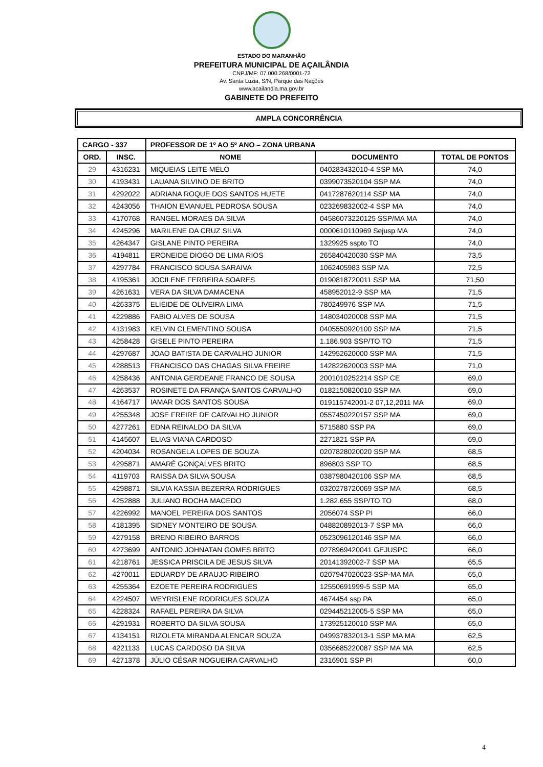ESTADO DO MARANHÃO
PREFEITURA MUNICIPAL DE AÇAILÂNDIA
CNPJ/MF: 07.000.268/0001-72
Av. Santa Luzia, S/N, Parque das Nações
www.acailandia.ma.gov.br
GABINETE DO PREFEITO
AMPLA CONCORRÊNCIA
| CARGO - 337 | | PROFESSOR DE 1º AO 5º ANO – ZONA URBANA | | |
| --- | --- | --- | --- | --- |
| ORD. | INSC. | NOME | DOCUMENTO | TOTAL DE PONTOS |
| 29 | 4316231 | MIQUEIAS LEITE MELO | 040283432010-4 SSP MA | 74,0 |
| 30 | 4193431 | LAUANA SILVINO DE BRITO | 0399073520104 SSP MA | 74,0 |
| 31 | 4292022 | ADRIANA ROQUE DOS SANTOS HUETE | 0417287620114 SSP MA | 74,0 |
| 32 | 4243056 | THAION EMANUEL PEDROSA SOUSA | 023269832002-4 SSP MA | 74,0 |
| 33 | 4170768 | RANGEL MORAES DA SILVA | 04586073220125 SSP/MA MA | 74,0 |
| 34 | 4245296 | MARILENE DA CRUZ SILVA | 0000610110969 Sejusp MA | 74,0 |
| 35 | 4264347 | GISLANE PINTO PEREIRA | 1329925 sspto TO | 74,0 |
| 36 | 4194811 | ERONEIDE DIOGO DE LIMA RIOS | 265840420030 SSP MA | 73,5 |
| 37 | 4297784 | FRANCISCO SOUSA SARAIVA | 1062405983 SSP MA | 72,5 |
| 38 | 4195361 | JOCILENE FERREIRA SOARES | 0190818720011 SSP MA | 71,50 |
| 39 | 4261631 | VERA DA SILVA DAMACENA | 458952012-9 SSP MA | 71,5 |
| 40 | 4263375 | ELIEIDE DE OLIVEIRA LIMA | 780249976 SSP MA | 71,5 |
| 41 | 4229886 | FABIO ALVES DE SOUSA | 148034020008 SSP MA | 71,5 |
| 42 | 4131983 | KELVIN CLEMENTINO SOUSA | 0405550920100 SSP MA | 71,5 |
| 43 | 4258428 | GISELE PINTO PEREIRA | 1.186.903 SSP/TO TO | 71,5 |
| 44 | 4297687 | JOAO BATISTA DE CARVALHO JUNIOR | 142952620000 SSP MA | 71,5 |
| 45 | 4288513 | FRANCISCO DAS CHAGAS SILVA FREIRE | 142822620003 SSP MA | 71,0 |
| 46 | 4258436 | ANTONIA GERDEANE FRANCO DE SOUSA | 2001010252214 SSP CE | 69,0 |
| 47 | 4263537 | ROSINETE DA FRANÇA SANTOS CARVALHO | 0182150820010 SSP MA | 69,0 |
| 48 | 4164717 | IAMAR DOS SANTOS SOUSA | 019115742001-2 07,12,2011 MA | 69,0 |
| 49 | 4255348 | JOSE FREIRE DE CARVALHO JUNIOR | 0557450220157 SSP MA | 69,0 |
| 50 | 4277261 | EDNA REINALDO DA SILVA | 5715880 SSP PA | 69,0 |
| 51 | 4145607 | ELIAS VIANA CARDOSO | 2271821 SSP PA | 69,0 |
| 52 | 4204034 | ROSANGELA LOPES DE SOUZA | 0207828020020 SSP MA | 68,5 |
| 53 | 4295871 | AMARÉ GONÇALVES BRITO | 896803 SSP TO | 68,5 |
| 54 | 4119703 | RAISSA DA SILVA SOUSA | 0387980420106 SSP MA | 68,5 |
| 55 | 4298871 | SILVIA KASSIA BEZERRA RODRIGUES | 0320278720069 SSP MA | 68,5 |
| 56 | 4252888 | JULIANO ROCHA MACEDO | 1.282.655 SSP/TO TO | 68,0 |
| 57 | 4226992 | MANOEL PEREIRA DOS SANTOS | 2056074 SSP PI | 66,0 |
| 58 | 4181395 | SIDNEY MONTEIRO DE SOUSA | 048820892013-7 SSP MA | 66,0 |
| 59 | 4279158 | BRENO RIBEIRO BARROS | 0523096120146 SSP MA | 66,0 |
| 60 | 4273699 | ANTONIO JOHNATAN GOMES BRITO | 0278969420041 GEJUSPC | 66,0 |
| 61 | 4218761 | JESSICA PRISCILA DE JESUS SILVA | 20141392002-7 SSP MA | 65,5 |
| 62 | 4270011 | EDUARDY DE ARAUJO RIBEIRO | 0207947020023 SSP-MA MA | 65,0 |
| 63 | 4255364 | EZOETE PEREIRA RODRIGUES | 12550691999-5 SSP MA | 65,0 |
| 64 | 4224507 | WEYRISLENE RODRIGUES SOUZA | 4674454 ssp PA | 65,0 |
| 65 | 4228324 | RAFAEL PEREIRA DA SILVA | 029445212005-5 SSP MA | 65,0 |
| 66 | 4291931 | ROBERTO DA SILVA SOUSA | 173925120010 SSP MA | 65,0 |
| 67 | 4134151 | RIZOLETA MIRANDA ALENCAR SOUZA | 049937832013-1 SSP MA MA | 62,5 |
| 68 | 4221133 | LUCAS CARDOSO DA SILVA | 0356685220087 SSP MA MA | 62,5 |
| 69 | 4271378 | JÚLIO CÉSAR NOGUEIRA CARVALHO | 2316901 SSP PI | 60,0 |
4